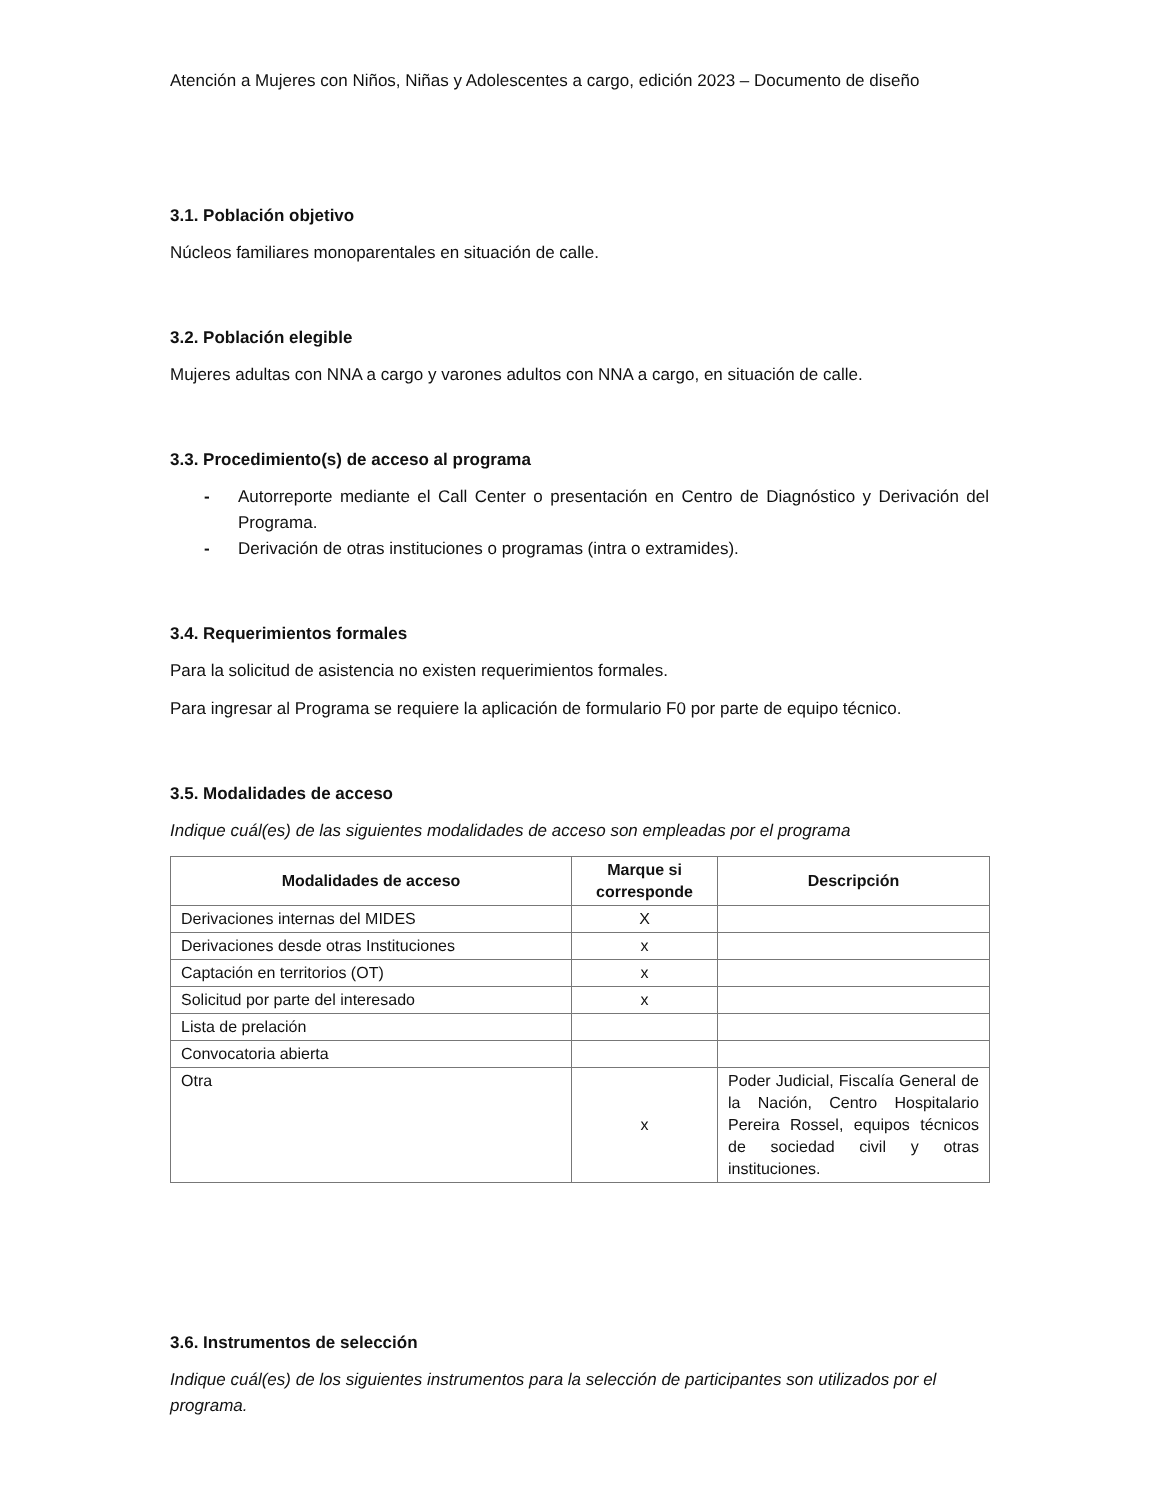Atención a Mujeres con Niños, Niñas y Adolescentes a cargo, edición 2023 – Documento de diseño
3.1. Población objetivo
Núcleos familiares monoparentales en situación de calle.
3.2. Población elegible
Mujeres adultas con NNA a cargo y varones adultos con NNA a cargo, en situación de calle.
3.3. Procedimiento(s) de acceso al programa
- Autorreporte mediante el Call Center o presentación en Centro de Diagnóstico y Derivación del Programa.
- Derivación de otras instituciones o programas (intra o extramides).
3.4. Requerimientos formales
Para la solicitud de asistencia no existen requerimientos formales.
Para ingresar al Programa se requiere la aplicación de formulario F0 por parte de equipo técnico.
3.5. Modalidades de acceso
Indique cuál(es) de las siguientes modalidades de acceso son empleadas por el programa
| Modalidades de acceso | Marque si corresponde | Descripción |
| --- | --- | --- |
| Derivaciones internas del MIDES | X | |
| Derivaciones desde otras Instituciones | x | |
| Captación en territorios (OT) | x | |
| Solicitud por parte del interesado | x | |
| Lista de prelación | | |
| Convocatoria abierta | | |
| Otra | x | Poder Judicial, Fiscalía General de la Nación, Centro Hospitalario Pereira Rossel, equipos técnicos de sociedad civil y otras instituciones. |
3.6. Instrumentos de selección
Indique cuál(es) de los siguientes instrumentos para la selección de participantes son utilizados por el programa.